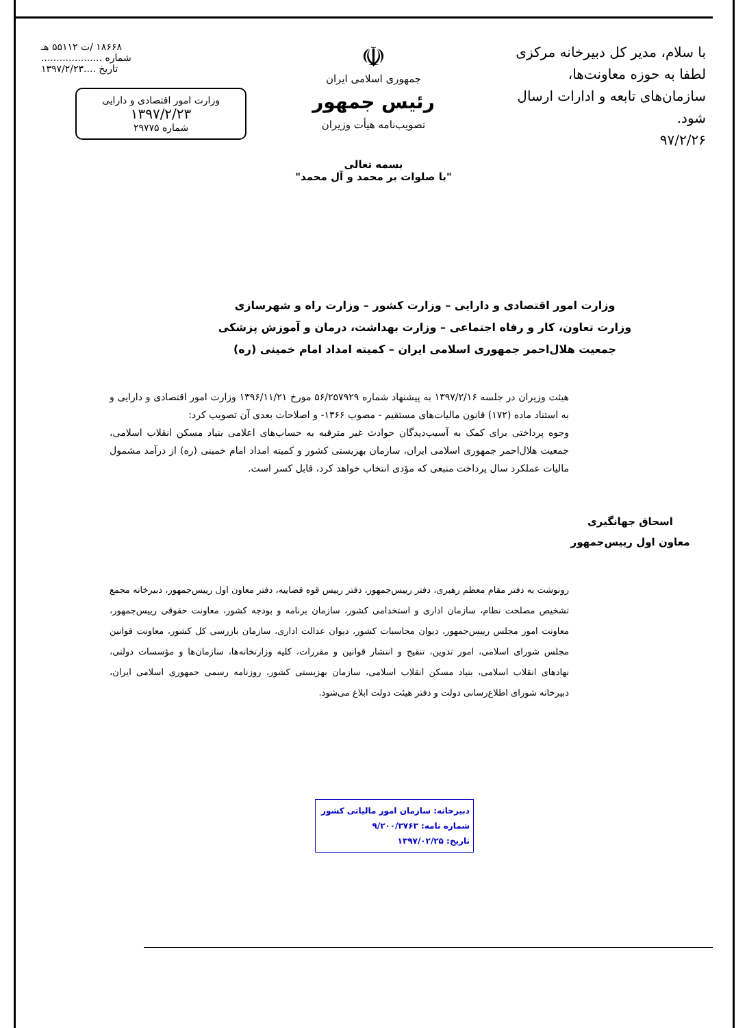با سلام، مدیر کل دبیرخانه مرکزی
لطفا به حوزه معاونت‌ها،
سازمان‌های تابعه و ادارات ارسال شود.
۹۷/۲/۲۶
☫
جمهوری اسلامی ایران
رئیس جمهور
تصویب‌نامه هیأت وزیران
بسمه تعالی
"با صلوات بر محمد و آل محمد"
۱۸۶۶۸ /ت ۵۵۱۱۲ هـ
شماره ....................
تاریخ ....۱۳۹۷/۲/۲۳
وزارت امور اقتصادی و دارایی
۱۳۹۷/۲/۲۳
شماره ۲۹۷۷۵
وزارت امور اقتصادی و دارایی – وزارت کشور – وزارت راه و شهرسازی
وزارت تعاون، کار و رفاه اجتماعی – وزارت بهداشت، درمان و آموزش پزشکی
جمعیت هلال‌احمر جمهوری اسلامی ایران – کمیته امداد امام خمینی (ره)
هیئت وزیران در جلسه ۱۳۹۷/۲/۱۶ به پیشنهاد شماره ۵۶/۲۵۷۹۲۹ مورخ ۱۳۹۶/۱۱/۲۱ وزارت امور اقتصادی و دارایی و به استناد ماده (۱۷۲) قانون مالیات‌های مستقیم - مصوب ۱۳۶۶- و اصلاحات بعدی آن تصویب کرد:
وجوه پرداختی برای کمک به آسیب‌دیدگان حوادث غیر مترقبه به حساب‌های اعلامی بنیاد مسکن انقلاب اسلامی، جمعیت هلال‌احمر جمهوری اسلامی ایران، سازمان بهزیستی کشور و کمیته امداد امام خمینی (ره) از درآمد مشمول مالیات عملکرد سال پرداخت منبعی که مؤدی انتخاب خواهد کرد، قابل کسر است.
اسحاق جهانگیری
معاون اول رییس‌جمهور
رونوشت به دفتر مقام معظم رهبری، دفتر رییس‌جمهور، دفتر رییس قوه قضاییه، دفتر معاون اول رییس‌جمهور، دبیرخانه مجمع تشخیص مصلحت نظام، سازمان اداری و استخدامی کشور، سازمان برنامه و بودجه کشور، معاونت حقوقی رییس‌جمهور، معاونت امور مجلس رییس‌جمهور، دیوان محاسبات کشور، دیوان عدالت اداری، سازمان بازرسی کل کشور، معاونت قوانین مجلس شورای اسلامی، امور تدوین، تنقیح و انتشار قوانین و مقررات، کلیه وزارتخانه‌ها، سازمان‌ها و مؤسسات دولتی، نهادهای انقلاب اسلامی، بنیاد مسکن انقلاب اسلامی، سازمان بهزیستی کشور، روزنامه رسمی جمهوری اسلامی ایران، دبیرخانه شورای اطلاع‌رسانی دولت و دفتر هیئت دولت ابلاغ می‌شود.
دبیرخانه: سازمان امور مالیاتی کشور
شماره نامه: ۹/۲۰۰/۳۷۶۳
تاریخ: ۱۳۹۷/۰۲/۲۵